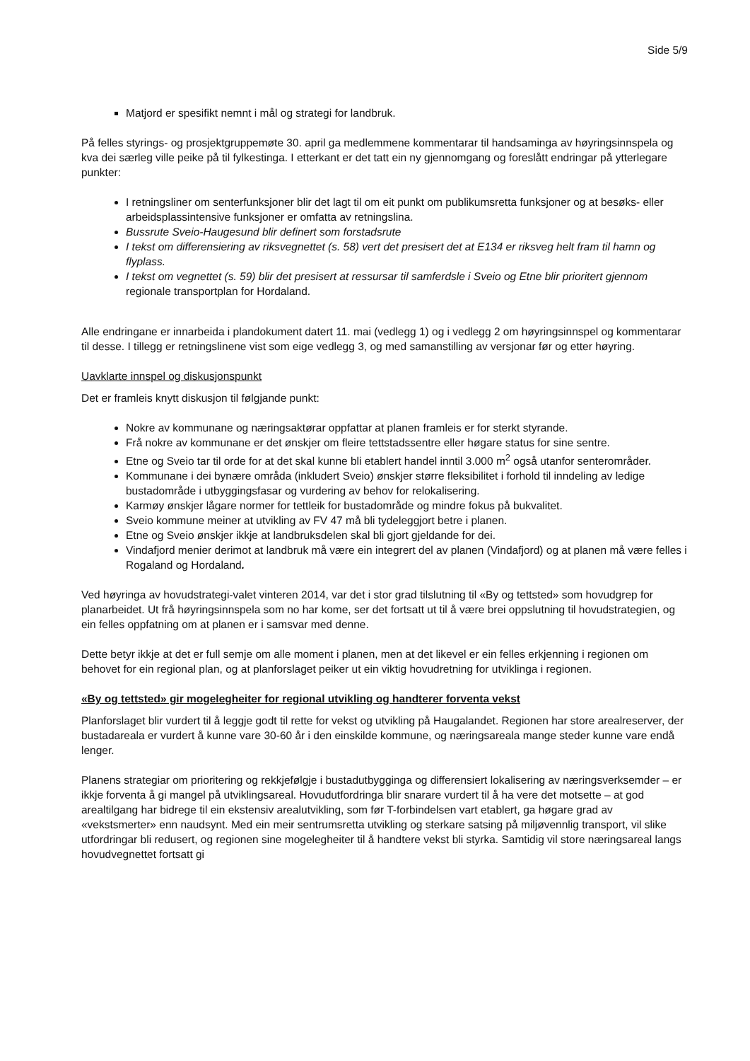Side 5/9
Matjord er spesifikt nemnt i mål og strategi for landbruk.
På felles styrings- og prosjektgruppemøte 30. april ga medlemmene kommentarar til handsaminga av høyringsinnspela og kva dei særleg ville peike på til fylkestinga. I etterkant er det tatt ein ny gjennomgang og foreslått endringar på ytterlegare punkter:
I retningsliner om senterfunksjoner blir det lagt til om eit punkt om publikumsretta funksjoner og at besøks- eller arbeidsplassintensive funksjoner er omfatta av retningslina.
Bussrute Sveio-Haugesund blir definert som forstadsrute
I tekst om differensiering av riksvegnettet (s. 58) vert det presisert det at E134 er riksveg helt fram til hamn og flyplass.
I tekst om vegnettet (s. 59) blir det presisert at ressursar til samferdsle i Sveio og Etne blir prioritert gjennom regionale transportplan for Hordaland.
Alle endringane er innarbeida i plandokument datert 11. mai (vedlegg 1) og i vedlegg 2 om høyringsinnspel og kommentarar til desse. I tillegg er retningslinene vist som eige vedlegg 3, og med samanstilling av versjonar før og etter høyring.
Uavklarte innspel og diskusjonspunkt
Det er framleis knytt diskusjon til følgjande punkt:
Nokre av kommunane og næringsaktørar oppfattar at planen framleis er for sterkt styrande.
Frå nokre av kommunane er det ønskjer om fleire tettstadssentre eller høgare status for sine sentre.
Etne og Sveio tar til orde for at det skal kunne bli etablert handel inntil 3.000 m<sup>2</sup> også utanfor senterområder.
Kommunane i dei bynære områda (inkludert Sveio) ønskjer større fleksibilitet i forhold til inndeling av ledige bustadområde i utbyggingsfasar og vurdering av behov for relokalisering.
Karmøy ønskjer lågare normer for tettleik for bustadområde og mindre fokus på bukvalitet.
Sveio kommune meiner at utvikling av FV 47 må bli tydeleggjort betre i planen.
Etne og Sveio ønskjer ikkje at landbruksdelen skal bli gjort gjeldande for dei.
Vindafjord menier derimot at landbruk må være ein integrert del av planen (Vindafjord) og at planen må være felles i Rogaland og Hordaland.
Ved høyringa av hovudstrategi-valet vinteren 2014, var det i stor grad tilslutning til «By og tettsted» som hovudgrep for planarbeidet. Ut frå høyringsinnspela som no har kome, ser det fortsatt ut til å være brei oppslutning til hovudstrategien, og ein felles oppfatning om at planen er i samsvar med denne.
Dette betyr ikkje at det er full semje om alle moment i planen, men at det likevel er ein felles erkjenning i regionen om behovet for ein regional plan, og at planforslaget peiker ut ein viktig hovudretning for utviklinga i regionen.
«By og tettsted» gir mogelegheiter for regional utvikling og handterer forventa vekst
Planforslaget blir vurdert til å leggje godt til rette for vekst og utvikling på Haugalandet. Regionen har store arealreserver, der bustadareala er vurdert å kunne vare 30-60 år i den einskilde kommune, og næringsareala mange steder kunne vare endå lenger.
Planens strategiar om prioritering og rekkjefølgje i bustadutbygginga og differensiert lokalisering av næringsverksemder – er ikkje forventa å gi mangel på utviklingsareal. Hovudutfordringa blir snarare vurdert til å ha vere det motsette – at god arealtilgang har bidrege til ein ekstensiv arealutvikling, som før T-forbindelsen vart etablert, ga høgare grad av «vekstsmerter» enn naudsynt. Med ein meir sentrumsretta utvikling og sterkare satsing på miljøvennlig transport, vil slike utfordringar bli redusert, og regionen sine mogelegheiter til å handtere vekst bli styrka. Samtidig vil store næringsareal langs hovudvegnettet fortsatt gi